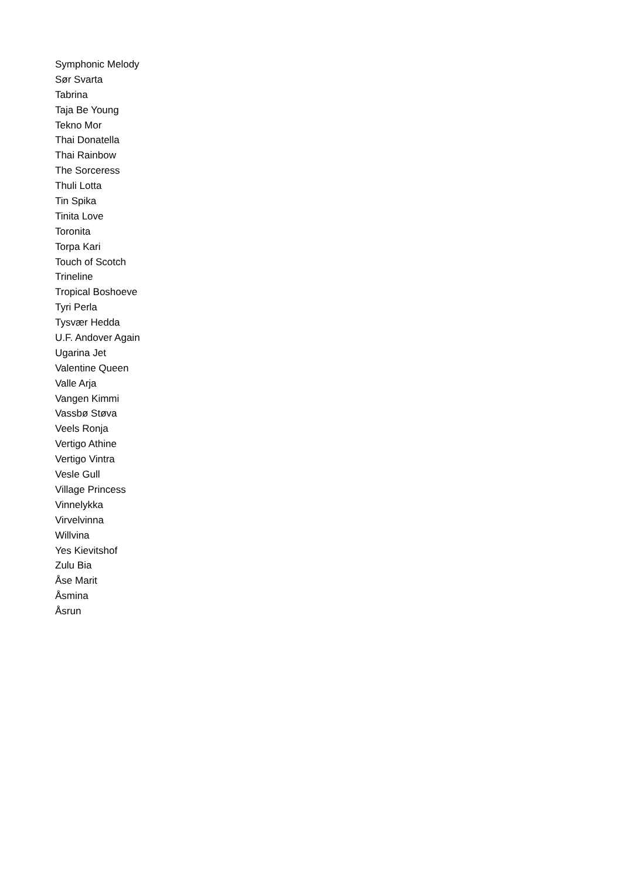Symphonic Melody
Sør Svarta
Tabrina
Taja Be Young
Tekno Mor
Thai Donatella
Thai Rainbow
The Sorceress
Thuli Lotta
Tin Spika
Tinita Love
Toronita
Torpa Kari
Touch of Scotch
Trineline
Tropical Boshoeve
Tyri Perla
Tysvær Hedda
U.F. Andover Again
Ugarina Jet
Valentine Queen
Valle Arja
Vangen Kimmi
Vassbø Støva
Veels Ronja
Vertigo Athine
Vertigo Vintra
Vesle Gull
Village Princess
Vinnelykka
Virvelvinna
Willvina
Yes Kievitshof
Zulu Bia
Åse Marit
Åsmina
Åsrun